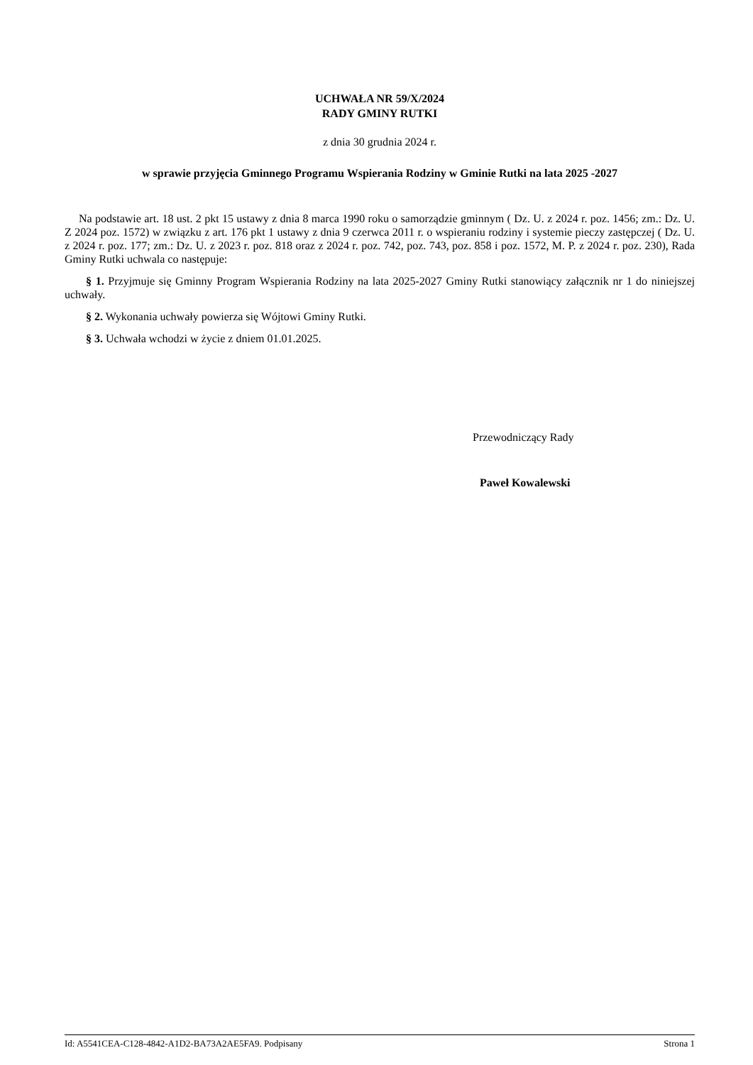UCHWAŁA NR 59/X/2024
RADY GMINY RUTKI
z dnia 30 grudnia 2024 r.
w sprawie przyjęcia Gminnego Programu Wspierania Rodziny w Gminie Rutki na lata 2025 -2027
Na podstawie art. 18 ust. 2 pkt 15 ustawy z dnia 8 marca 1990 roku o samorządzie gminnym ( Dz. U. z 2024 r. poz. 1456; zm.: Dz. U. Z 2024 poz. 1572) w związku z art. 176 pkt 1 ustawy z dnia 9 czerwca 2011 r. o wspieraniu rodziny i systemie pieczy zastępczej ( Dz. U. z 2024 r. poz. 177; zm.: Dz. U. z 2023 r. poz. 818 oraz z 2024 r. poz. 742, poz. 743, poz. 858 i poz. 1572, M. P. z 2024 r. poz. 230), Rada Gminy Rutki uchwala co następuje:
§ 1. Przyjmuje się Gminny Program Wspierania Rodziny na lata 2025-2027 Gminy Rutki stanowiący załącznik nr 1 do niniejszej uchwały.
§ 2. Wykonania uchwały powierza się Wójtowi Gminy Rutki.
§ 3. Uchwała wchodzi w życie z dniem 01.01.2025.
Przewodniczący Rady
Paweł Kowalewski
Id: A5541CEA-C128-4842-A1D2-BA73A2AE5FA9. Podpisany Strona 1